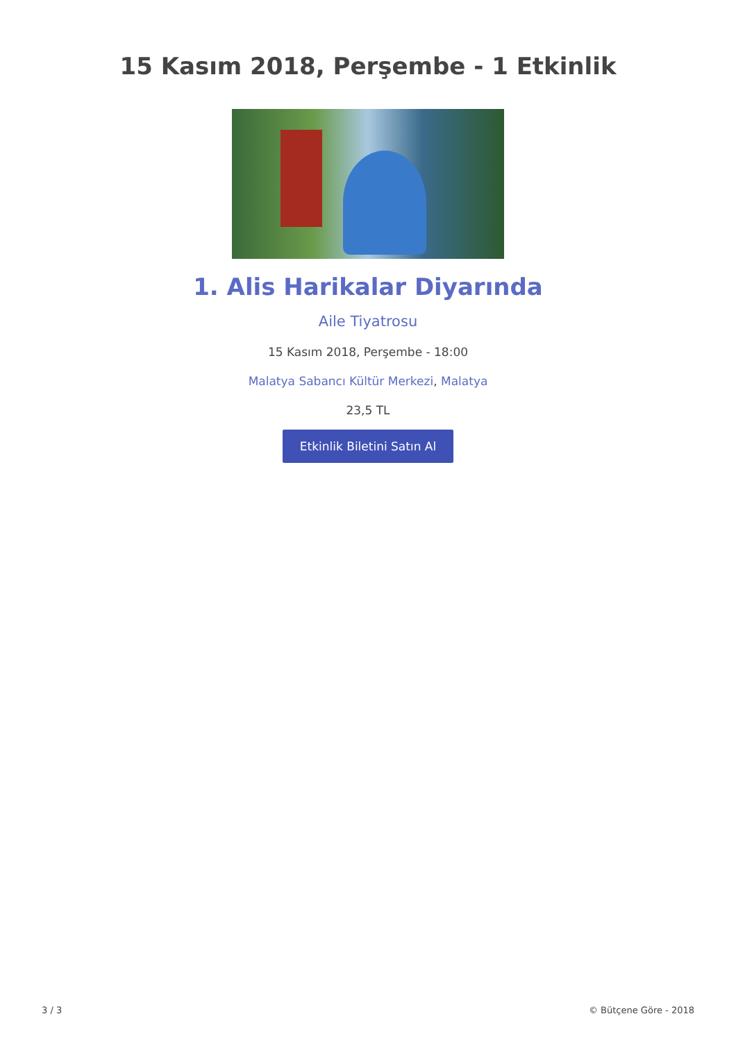15 Kasım 2018, Perşembe - 1 Etkinlik
1. Alis Harikalar Diyarında
Aile Tiyatrosu
15 Kasım 2018, Perşembe - 18:00
Malatya Sabancı Kültür Merkezi, Malatya
23,5 TL
Etkinlik Biletini Satın Al
3 / 3 © Bütçene Göre - 2018